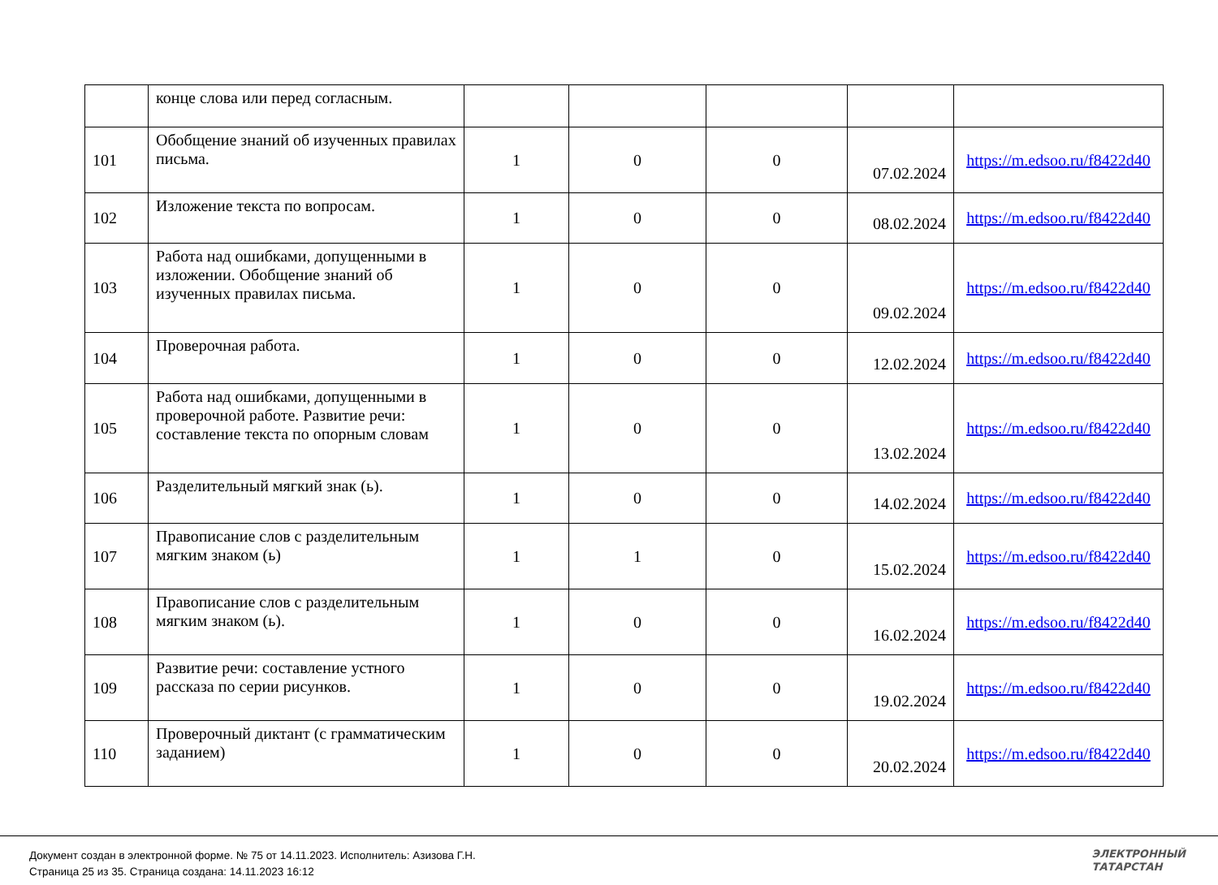| | конце слова или перед согласным. | | | | | |
| 101 | Обобщение знаний об изученных правилах письма. | 1 | 0 | 0 | 07.02.2024 | https://m.edsoo.ru/f8422d40 |
| 102 | Изложение текста по вопросам. | 1 | 0 | 0 | 08.02.2024 | https://m.edsoo.ru/f8422d40 |
| 103 | Работа над ошибками, допущенными в изложении. Обобщение знаний об изученных правилах письма. | 1 | 0 | 0 | 09.02.2024 | https://m.edsoo.ru/f8422d40 |
| 104 | Проверочная работа. | 1 | 0 | 0 | 12.02.2024 | https://m.edsoo.ru/f8422d40 |
| 105 | Работа над ошибками, допущенными в проверочной работе. Развитие речи: составление текста по опорным словам | 1 | 0 | 0 | 13.02.2024 | https://m.edsoo.ru/f8422d40 |
| 106 | Разделительный мягкий знак (ь). | 1 | 0 | 0 | 14.02.2024 | https://m.edsoo.ru/f8422d40 |
| 107 | Правописание слов с разделительным мягким знаком (ь) | 1 | 1 | 0 | 15.02.2024 | https://m.edsoo.ru/f8422d40 |
| 108 | Правописание слов с разделительным мягким знаком (ь). | 1 | 0 | 0 | 16.02.2024 | https://m.edsoo.ru/f8422d40 |
| 109 | Развитие речи: составление устного рассказа по серии рисунков. | 1 | 0 | 0 | 19.02.2024 | https://m.edsoo.ru/f8422d40 |
| 110 | Проверочный диктант (с грамматическим заданием) | 1 | 0 | 0 | 20.02.2024 | https://m.edsoo.ru/f8422d40 |
Документ создан в электронной форме. № 75 от 14.11.2023. Исполнитель: Азизова Г.Н.
Страница 25 из 35. Страница создана: 14.11.2023 16:12
ЭЛЕКТРОННЫЙ
ТАТАРСТАН